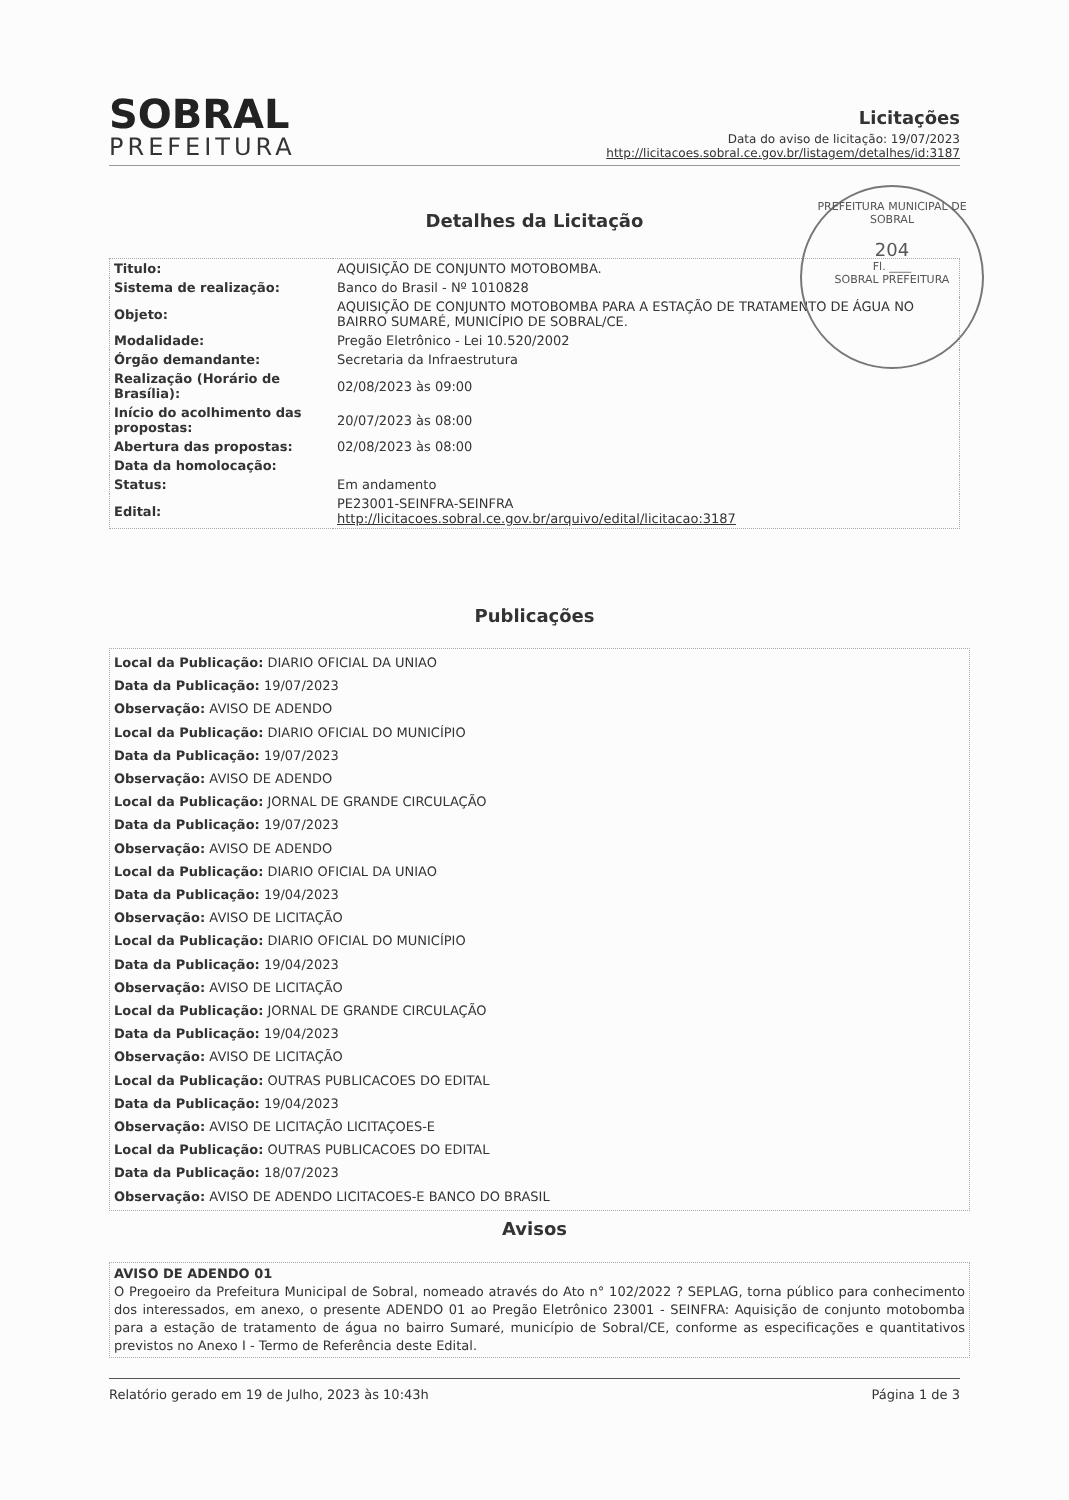SOBRAL
PREFEITURA
Licitações
Data do aviso de licitação: 19/07/2023
http://licitacoes.sobral.ce.gov.br/listagem/detalhes/id:3187
Detalhes da Licitação
| Titulo: | AQUISIÇÃO DE CONJUNTO MOTOBOMBA. |
| Sistema de realização: | Banco do Brasil - Nº 1010828 |
| Objeto: | AQUISIÇÃO DE CONJUNTO MOTOBOMBA PARA A ESTAÇÃO DE TRATAMENTO DE ÁGUA NO BAIRRO SUMARÉ, MUNICÍPIO DE SOBRAL/CE. |
| Modalidade: | Pregão Eletrônico - Lei 10.520/2002 |
| Órgão demandante: | Secretaria da Infraestrutura |
| Realização (Horário de Brasília): | 02/08/2023 às 09:00 |
| Início do acolhimento das propostas: | 20/07/2023 às 08:00 |
| Abertura das propostas: | 02/08/2023 às 08:00 |
| Data da homolocação: | |
| Status: | Em andamento |
| Edital: | PE23001-SEINFRA-SEINFRA http://licitacoes.sobral.ce.gov.br/arquivo/edital/licitacao:3187 |
PREFEITURA MUNICIPAL DE SOBRAL
204
Fl. ____
SOBRAL PREFEITURA
Publicações
Local da Publicação: DIARIO OFICIAL DA UNIAO
Data da Publicação: 19/07/2023
Observação: AVISO DE ADENDO
Local da Publicação: DIARIO OFICIAL DO MUNICÍPIO
Data da Publicação: 19/07/2023
Observação: AVISO DE ADENDO
Local da Publicação: JORNAL DE GRANDE CIRCULAÇÃO
Data da Publicação: 19/07/2023
Observação: AVISO DE ADENDO
Local da Publicação: DIARIO OFICIAL DA UNIAO
Data da Publicação: 19/04/2023
Observação: AVISO DE LICITAÇÃO
Local da Publicação: DIARIO OFICIAL DO MUNICÍPIO
Data da Publicação: 19/04/2023
Observação: AVISO DE LICITAÇÃO
Local da Publicação: JORNAL DE GRANDE CIRCULAÇÃO
Data da Publicação: 19/04/2023
Observação: AVISO DE LICITAÇÃO
Local da Publicação: OUTRAS PUBLICACOES DO EDITAL
Data da Publicação: 19/04/2023
Observação: AVISO DE LICITAÇÃO LICITAÇOES-E
Local da Publicação: OUTRAS PUBLICACOES DO EDITAL
Data da Publicação: 18/07/2023
Observação: AVISO DE ADENDO LICITACOES-E BANCO DO BRASIL
Avisos
AVISO DE ADENDO 01
O Pregoeiro da Prefeitura Municipal de Sobral, nomeado através do Ato n° 102/2022 ? SEPLAG, torna público para conhecimento dos interessados, em anexo, o presente ADENDO 01 ao Pregão Eletrônico 23001 - SEINFRA: Aquisição de conjunto motobomba para a estação de tratamento de água no bairro Sumaré, município de Sobral/CE, conforme as especificações e quantitativos previstos no Anexo I - Termo de Referência deste Edital.
Relatório gerado em 19 de Julho, 2023 às 10:43h Página 1 de 3